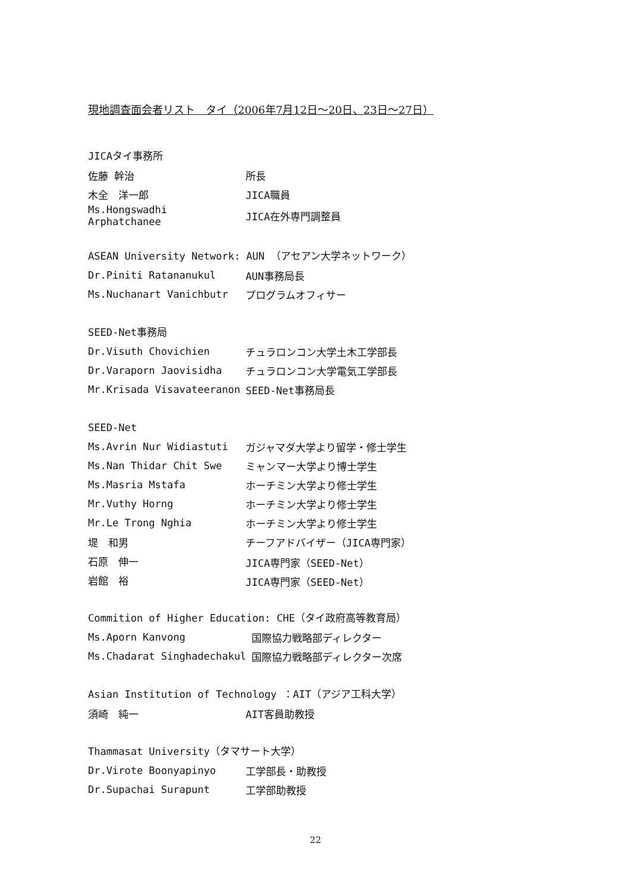現地調査面会者リスト　タイ（2006年7月12日～20日、23日～27日）
JICAタイ事務所
| 佐藤 幹治 | 所長 |
| 木全 洋一郎 | JICA職員 |
| Ms.Hongswadhi Arphatchanee | JICA在外専門調整員 |
ASEAN University Network: AUN （アセアン大学ネットワーク）
| Dr.Piniti Ratananukul | AUN事務局長 |
| Ms.Nuchanart Vanichbutr | プログラムオフィサー |
SEED-Net事務局
| Dr.Visuth Chovichien | チュラロンコン大学土木工学部長 |
| Dr.Varaporn Jaovisidha | チュラロンコン大学電気工学部長 |
| Mr.Krisada Visavateeranon | SEED-Net事務局長 |
SEED-Net
| Ms.Avrin Nur Widiastuti | ガジャマダ大学より留学・修士学生 |
| Ms.Nan Thidar Chit Swe | ミャンマー大学より博士学生 |
| Ms.Masria Mstafa | ホーチミン大学より修士学生 |
| Mr.Vuthy Horng | ホーチミン大学より修士学生 |
| Mr.Le Trong Nghia | ホーチミン大学より修士学生 |
| 堤 和男 | チーフアドバイザー（JICA専門家） |
| 石原 伸一 | JICA専門家（SEED-Net） |
| 岩館 裕 | JICA専門家（SEED-Net） |
Commition of Higher Education: CHE（タイ政府高等教育局）
| Ms.Aporn Kanvong | 国際協力戦略部ディレクター |
| Ms.Chadarat Singhadechakul | 国際協力戦略部ディレクター次席 |
Asian Institution of Technology ：AIT（アジア工科大学）
| 須崎 純一 | AIT客員助教授 |
Thammasat University（タマサート大学）
| Dr.Virote Boonyapinyo | 工学部長・助教授 |
| Dr.Supachai Surapunt | 工学部助教授 |
22